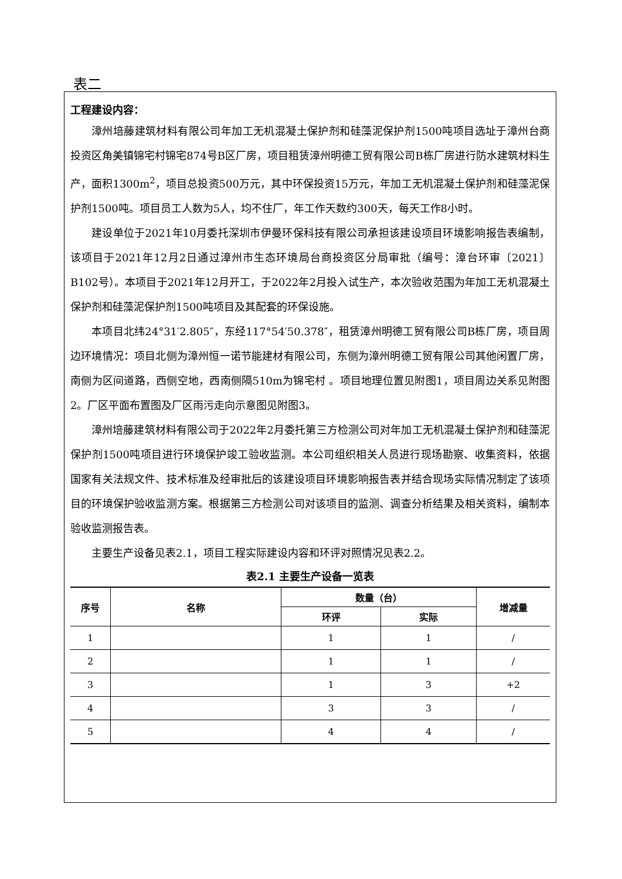表二
工程建设内容：
漳州培藤建筑材料有限公司年加工无机混凝土保护剂和硅藻泥保护剂1500吨项目选址于漳州台商投资区角美镇锦宅村锦宅874号B区厂房，项目租赁漳州明德工贸有限公司B栋厂房进行防水建筑材料生产，面积1300m<sup>2</sup>，项目总投资500万元，其中环保投资15万元，年加工无机混凝土保护剂和硅藻泥保护剂1500吨。项目员工人数为5人，均不住厂，年工作天数约300天，每天工作8小时。
建设单位于2021年10月委托深圳市伊曼环保科技有限公司承担该建设项目环境影响报告表编制，该项目于2021年12月2日通过漳州市生态环境局台商投资区分局审批（编号：漳台环审〔2021〕B102号）。本项目于2021年12月开工，于2022年2月投入试生产，本次验收范围为年加工无机混凝土保护剂和硅藻泥保护剂1500吨项目及其配套的环保设施。
本项目北纬24°31′2.805″，东经117°54′50.378″，租赁漳州明德工贸有限公司B栋厂房，项目周边环境情况：项目北侧为漳州恒一诺节能建材有限公司，东侧为漳州明德工贸有限公司其他闲置厂房，南侧为区间道路，西侧空地，西南侧隔510m为锦宅村 。项目地理位置见附图1，项目周边关系见附图2。厂区平面布置图及厂区雨污走向示意图见附图3。
漳州培藤建筑材料有限公司于2022年2月委托第三方检测公司对年加工无机混凝土保护剂和硅藻泥保护剂1500吨项目进行环境保护竣工验收监测。本公司组织相关人员进行现场勘察、收集资料，依据国家有关法规文件、技术标准及经审批后的该建设项目环境影响报告表并结合现场实际情况制定了该项目的环境保护验收监测方案。根据第三方检测公司对该项目的监测、调查分析结果及相关资料，编制本验收监测报告表。
主要生产设备见表2.1，项目工程实际建设内容和环评对照情况见表2.2。
表2.1 主要生产设备一览表
| 序号 | 名称 | 数量（台） | | 增减量 |
| --- | --- | --- | --- | --- |
| | | 环评 | 实际 | |
| 1 | | 1 | 1 | / |
| 2 | | 1 | 1 | / |
| 3 | | 1 | 3 | +2 |
| 4 | | 3 | 3 | / |
| 5 | | 4 | 4 | / |